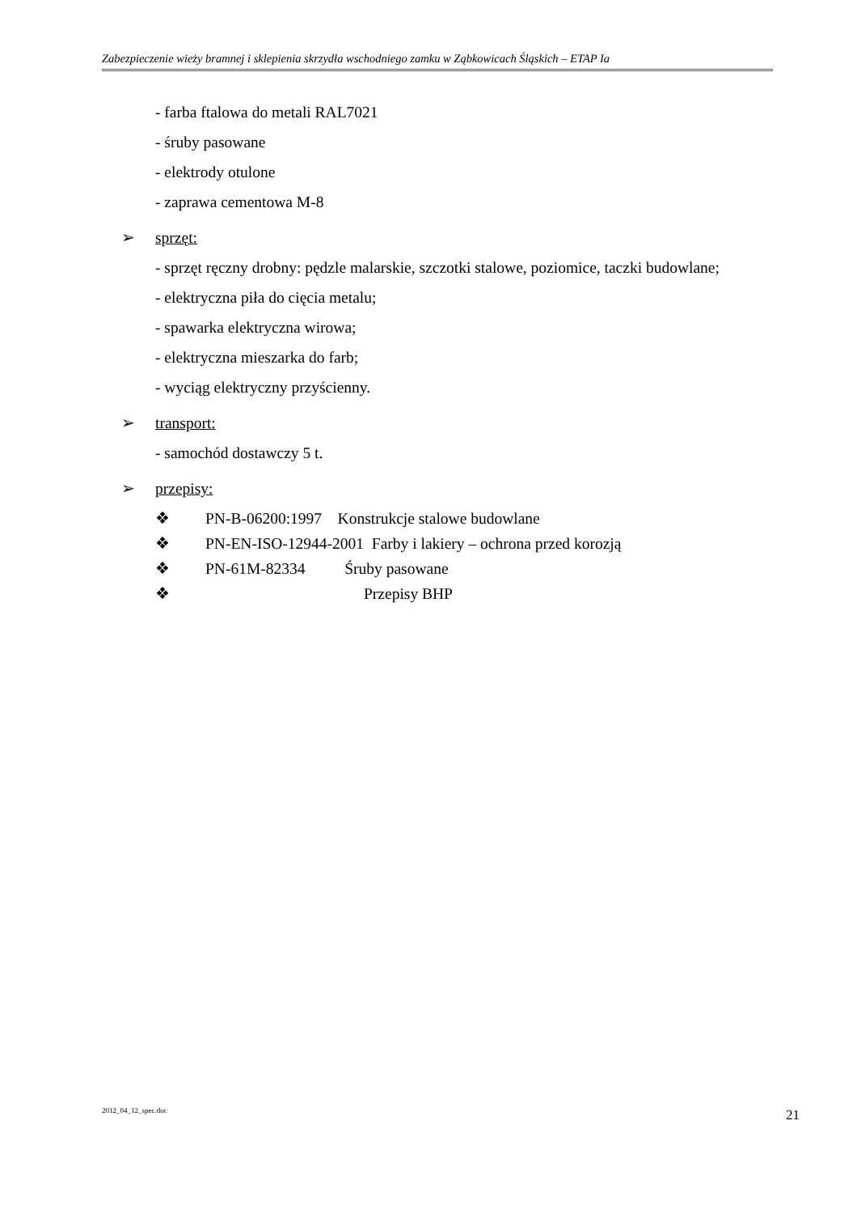Zabezpieczenie wieży bramnej i sklepienia skrzydła wschodniego zamku w Ząbkowicach Śląskich – ETAP Ia
- farba ftalowa do metali RAL7021
- śruby pasowane
- elektrody otulone
- zaprawa cementowa M-8
➢ sprzęt:
- sprzęt ręczny drobny: pędzle malarskie, szczotki stalowe, poziomice, taczki budowlane;
- elektryczna piła do cięcia metalu;
- spawarka elektryczna wirowa;
- elektryczna mieszarka do farb;
- wyciąg elektryczny przyścienny.
➢ transport:
- samochód dostawczy 5 t.
➢ przepisy:
❖ PN-B-06200:1997 Konstrukcje stalowe budowlane
❖ PN-EN-ISO-12944-2001 Farby i lakiery – ochrona przed korozją
❖ PN-61M-82334 Śruby pasowane
❖ Przepisy BHP
2012_04_12_spec.doc 21